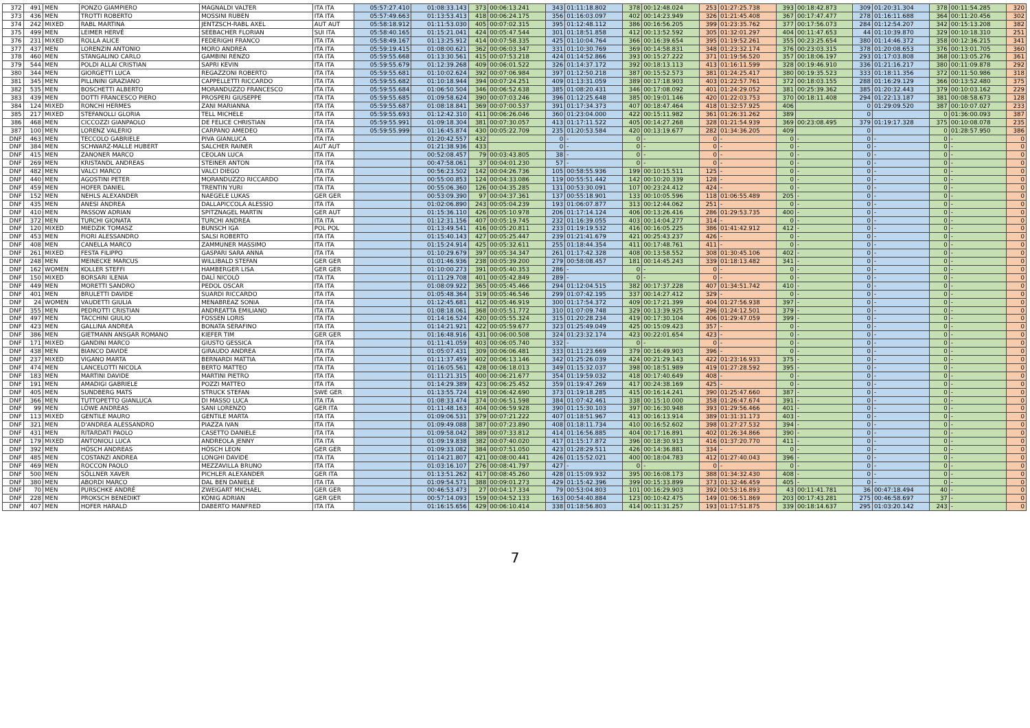| 372 | 491 | MEN | PONZO GIAMPIERO | MAGNALDI VALTER | ITA ITA | 05:57:27.410 | 01:08:33.143 | 373 | 00:06:13.241 | 343 | 01:11:18.802 | 378 | 00:12:48.024 | 253 | 01:27:25.738 | 393 | 00:18:42.873 | 309 | 01:20:31.304 | 378 | 00:11:54.285 | 320 |
| 373 | 436 | MEN | TROTTI ROBERTO | MOSSINI RUBEN | ITA ITA | 05:57:49.663 | 01:13:53.413 | 418 | 00:06:24.175 | 356 | 01:16:03.097 | 402 | 00:14:23.949 | 326 | 01:21:45.408 | 367 | 00:17:47.477 | 278 | 01:16:11.688 | 364 | 00:11:20.456 | 302 |
| 374 | 242 | MIXED | RABL MARTINA | JENTZSCH-RABL AXEL | AUT AUT | 05:58:18.912 | 01:11:53.030 | 405 | 00:07:02.315 | 395 | 01:12:48.112 | 386 | 00:16:56.205 | 399 | 01:23:35.762 | 377 | 00:17:56.073 | 284 | 01:12:54.207 | 342 | 00:15:13.208 | 382 |
| 375 | 499 | MEN | LEIMER HERVÉ | SEEBACHER FLORIAN | SUI ITA | 05:58:40.165 | 01:15:21.041 | 424 | 00:05:47.544 | 301 | 01:18:51.858 | 412 | 00:13:52.592 | 305 | 01:32:01.297 | 404 | 00:11:47.653 | 44 | 01:10:39.870 | 329 | 00:10:18.310 | 251 |
| 376 | 231 | MIXED | ROLLA ALICE | FEDERIGHI FRANCO | ITA ITA | 05:58:49.167 | 01:13:25.912 | 414 | 00:07:58.335 | 425 | 01:10:04.764 | 366 | 00:16:39.654 | 395 | 01:19:52.261 | 355 | 00:23:25.654 | 380 | 01:14:46.372 | 358 | 00:12:36.215 | 341 |
| 377 | 437 | MEN | LORENZIN ANTONIO | MORO ANDREA | ITA ITA | 05:59:19.415 | 01:08:00.621 | 362 | 00:06:03.347 | 331 | 01:10:30.769 | 369 | 00:14:58.831 | 348 | 01:23:32.174 | 376 | 00:23:03.315 | 378 | 01:20:08.653 | 376 | 00:13:01.705 | 360 |
| 378 | 460 | MEN | STANGALINO CARLO | GAMBINI RENZO | ITA ITA | 05:59:55.668 | 01:13:30.561 | 415 | 00:07:53.218 | 424 | 01:14:52.866 | 393 | 00:15:27.222 | 371 | 01:19:56.520 | 357 | 00:18:06.197 | 293 | 01:17:03.808 | 368 | 00:13:05.276 | 361 |
| 379 | 544 | MEN | POLDI ALLAI CRISTIAN | SAPRI KEVIN | ITA ITA | 05:59:55.679 | 01:12:39.268 | 409 | 00:06:01.522 | 326 | 01:14:37.172 | 392 | 00:18:13.113 | 413 | 01:16:11.599 | 328 | 00:19:46.910 | 336 | 01:21:16.217 | 380 | 00:11:09.878 | 292 |
| 380 | 344 | MEN | GIORGETTI LUCA | REGAZZONI ROBERTO | ITA ITA | 05:59:55.681 | 01:10:02.624 | 392 | 00:07:06.984 | 397 | 01:12:50.218 | 387 | 00:15:52.573 | 381 | 01:24:25.417 | 380 | 00:19:35.523 | 333 | 01:18:11.356 | 372 | 00:11:50.986 | 318 |
| 381 | 345 | MEN | PILLININI GRAZIANO | CAPPELLETTI RICCARDO | ITA ITA | 05:59:55.682 | 01:10:18.944 | 394 | 00:07:24.251 | 409 | 01:13:31.059 | 389 | 00:17:18.903 | 403 | 01:22:57.761 | 372 | 00:18:03.155 | 288 | 01:16:29.129 | 366 | 00:13:52.480 | 375 |
| 382 | 535 | MEN | BOSCHETTI ALBERTO | MORANDUZZO FRANCESCO | ITA ITA | 05:59:55.684 | 01:06:50.504 | 346 | 00:06:52.638 | 385 | 01:08:20.431 | 346 | 00:17:08.092 | 401 | 01:24:29.052 | 381 | 00:25:39.362 | 385 | 01:20:32.443 | 379 | 00:10:03.162 | 229 |
| 383 | 439 | MEN | DOTTI FRANCESCO PIERO | PROSPERI GIUSEPPE | ITA ITA | 05:59:55.685 | 01:09:58.624 | 390 | 00:07:03.246 | 396 | 01:12:25.648 | 385 | 00:19:01.146 | 420 | 01:22:03.753 | 370 | 00:18:11.408 | 294 | 01:22:13.187 | 381 | 00:08:58.673 | 128 |
| 384 | 124 | MIXED | RONCHI HERMES | ZANI MARIANNA | ITA ITA | 05:59:55.687 | 01:08:18.841 | 369 | 00:07:00.537 | 391 | 01:17:34.373 | 407 | 00:18:47.464 | 418 | 01:32:57.925 | 406 | | 0 | 01:29:09.520 | 387 | 00:10:07.027 | 233 |
| 385 | 217 | MIXED | STEFANOLLI GLORIA | TELL MICHELE | ITA ITA | 05:59:55.693 | 01:12:42.310 | 411 | 00:06:26.046 | 360 | 01:23:04.000 | 422 | 00:15:11.982 | 361 | 01:26:31.262 | 389 | | 0 | | 0 | 01:36:00.093 | 387 |
| 386 | 468 | MEN | CICCOZZI GIANPAOLO | DE FELICE CHRISTIAN | ITA ITA | 05:59:55.991 | 01:09:18.304 | 381 | 00:07:30.057 | 413 | 01:17:11.522 | 405 | 00:14:27.268 | 328 | 01:21:54.939 | 369 | 00:23:08.495 | 379 | 01:19:17.328 | 375 | 00:10:08.078 | 235 |
| 387 | 100 | MEN | LORENZ VALERIO | CARPANO AMEDEO | ITA ITA | 05:59:55.999 | 01:16:45.874 | 430 | 00:05:22.709 | 235 | 01:20:53.584 | 420 | 00:13:19.677 | 282 | 01:34:36.205 | 409 | | 0 | | 0 | 01:28:57.950 | 386 |
| DNF | 463 | MEN | TECCOLO GABRIELE | PIVA GIANLUCA | ITA ITA | | 01:20:42.557 | 432 | | 0 | - | 0 | - | 0 | - | 0 | - | 0 | - | 0 | - | 0 |
| DNF | 384 | MEN | SCHWARZ-MALLE HUBERT | SALCHER RAINER | AUT AUT | | 01:21:38.936 | 433 | | 0 | - | 0 | - | 0 | - | 0 | - | 0 | - | 0 | - | 0 |
| DNF | 415 | MEN | ZANONER MARCO | CEOLAN LUCA | ITA ITA | | 00:52:08.457 | 79 | 00:03:43.805 | 38 | - | 0 | - | 0 | - | 0 | - | 0 | - | 0 | - | 0 |
| DNF | 269 | MEN | KRISTANDL ANDREAS | STEINER ANTON | ITA ITA | | 00:47:58.061 | 37 | 00:04:01.230 | 57 | - | 0 | - | 0 | - | 0 | - | 0 | - | 0 | - | 0 |
| DNF | 482 | MEN | VALCI MARCO | VALCI DIEGO | ITA ITA | | 00:56:23.502 | 142 | 00:04:26.736 | 105 | 00:58:55.936 | 199 | 00:10:15.511 | 125 | - | 0 | - | 0 | - | 0 | - | 0 |
| DNF | 440 | MEN | AGOSTINI PETER | MORANDUZZO RICCARDO | ITA ITA | | 00:55:00.853 | 124 | 00:04:33.086 | 119 | 00:55:51.442 | 142 | 00:10:20.339 | 128 | - | 0 | - | 0 | - | 0 | - | 0 |
| DNF | 459 | MEN | HOFER DANIEL | TRENTIN YURI | ITA ITA | | 00:55:06.360 | 126 | 00:04:35.285 | 131 | 00:53:30.091 | 107 | 00:23:24.412 | 424 | - | 0 | - | 0 | - | 0 | - | 0 |
| DNF | 152 | MEN | NEHLS ALEXANDER | NAEGELE LUKAS | GER GER | | 00:53:09.390 | 97 | 00:04:37.361 | 137 | 00:55:18.901 | 133 | 00:10:05.596 | 118 | 01:06:55.489 | 205 | - | 0 | - | 0 | - | 0 |
| DNF | 435 | MEN | ANESI ANDREA | DALLAPICCOLA ALESSIO | ITA ITA | | 01:02:06.890 | 243 | 00:05:04.239 | 193 | 01:06:07.877 | 313 | 00:12:44.062 | 251 | - | 0 | - | 0 | - | 0 | - | 0 |
| DNF | 410 | MEN | PASSOW ADRIAN | SPITZNAGEL MARTIN | GER AUT | | 01:15:36.110 | 426 | 00:05:10.978 | 206 | 01:17:14.124 | 406 | 00:13:26.416 | 286 | 01:29:53.735 | 400 | - | 0 | - | 0 | - | 0 |
| DNF | 372 | MEN | TURCHI GIONATA | TURCHI ANDREA | ITA ITA | | 01:12:31.156 | 407 | 00:05:19.745 | 232 | 01:16:39.055 | 403 | 00:14:04.277 | 314 | - | 0 | - | 0 | - | 0 | - | 0 |
| DNF | 120 | MIXED | MIEDZIK TOMASZ | BUNSCH IGA | POL POL | | 01:13:49.541 | 416 | 00:05:20.811 | 233 | 01:19:19.532 | 416 | 00:16:05.225 | 386 | 01:41:42.912 | 412 | - | 0 | - | 0 | - | 0 |
| DNF | 453 | MEN | FIORI ALESSANDRO | SALSI ROBERTO | ITA ITA | | 01:15:40.143 | 427 | 00:05:25.447 | 239 | 01:21:41.679 | 421 | 00:25:43.237 | 426 | - | 0 | - | 0 | - | 0 | - | 0 |
| DNF | 408 | MEN | CANELLA MARCO | ZAMMUNER MASSIMO | ITA ITA | | 01:15:24.914 | 425 | 00:05:32.611 | 255 | 01:18:44.354 | 411 | 00:17:48.761 | 411 | - | 0 | - | 0 | - | 0 | - | 0 |
| DNF | 261 | MIXED | FESTA FILIPPO | GASPARI SARA ANNA | ITA ITA | | 01:10:29.679 | 397 | 00:05:34.347 | 261 | 01:17:42.328 | 408 | 00:13:58.552 | 308 | 01:30:45.106 | 402 | - | 0 | - | 0 | - | 0 |
| DNF | 248 | MEN | MEINECKE MARCUS | WILLIBALD STEFAN | GER GER | | 01:01:46.936 | 238 | 00:05:39.200 | 279 | 00:58:08.457 | 181 | 00:14:45.243 | 339 | 01:18:13.482 | 341 | - | 0 | - | 0 | - | 0 |
| DNF | 162 | WOMEN | KOLLER STEFFI | HAMBERGER LISA | GER GER | | 01:10:00.273 | 391 | 00:05:40.353 | 286 | - | 0 | - | 0 | - | 0 | - | 0 | - | 0 | - | 0 |
| DNF | 150 | MIXED | BORSARI ILENIA | DALÌ NICOLÒ | ITA ITA | | 01:11:29.708 | 401 | 00:05:42.849 | 289 | - | 0 | - | 0 | - | 0 | - | 0 | - | 0 | - | 0 |
| DNF | 449 | MEN | MORETTI SANDRO | PEDOL OSCAR | ITA ITA | | 01:08:09.922 | 365 | 00:05:45.466 | 294 | 01:12:04.515 | 382 | 00:17:37.228 | 407 | 01:34:51.742 | 410 | - | 0 | - | 0 | - | 0 |
| DNF | 401 | MEN | BRULETTI DAVIDE | SUARDI RICCARDO | ITA ITA | | 01:05:48.364 | 319 | 00:05:46.546 | 299 | 01:07:42.195 | 337 | 00:14:27.412 | 329 | - | 0 | - | 0 | - | 0 | - | 0 |
| DNF | 24 | WOMEN | VAUDETTI GIULIA | MENABREAZ SONIA | ITA ITA | | 01:12:45.681 | 412 | 00:05:46.919 | 300 | 01:17:54.372 | 409 | 00:17:21.399 | 404 | 01:27:56.938 | 397 | - | 0 | - | 0 | - | 0 |
| DNF | 355 | MEN | PEDROTTI CRISTIAN | ANDREATTA EMILIANO | ITA ITA | | 01:08:18.061 | 368 | 00:05:51.772 | 310 | 01:07:09.748 | 329 | 00:13:39.925 | 296 | 01:24:12.501 | 379 | - | 0 | - | 0 | - | 0 |
| DNF | 497 | MEN | TACCHINI GIULIO | FOSSEN LORIS | ITA ITA | | 01:14:16.524 | 420 | 00:05:55.324 | 315 | 01:20:28.234 | 419 | 00:17:30.104 | 406 | 01:29:47.059 | 399 | - | 0 | - | 0 | - | 0 |
| DNF | 423 | MEN | GALLINA ANDREA | BONATA SERAFINO | ITA ITA | | 01:14:21.921 | 422 | 00:05:59.677 | 323 | 01:25:49.049 | 425 | 00:15:09.423 | 357 | - | 0 | - | 0 | - | 0 | - | 0 |
| DNF | 386 | MEN | GIETMANN ANSGAR ROMANO | KIEFER TIM | GER GER | | 01:16:48.916 | 431 | 00:06:00.508 | 324 | 01:23:32.174 | 423 | 00:22:01.654 | 423 | - | 0 | - | 0 | - | 0 | - | 0 |
| DNF | 171 | MIXED | GANDINI MARCO | GIUSTO GESSICA | ITA ITA | | 01:11:41.059 | 403 | 00:06:05.740 | 332 | - | 0 | - | 0 | - | 0 | - | 0 | - | 0 | - | 0 |
| DNF | 438 | MEN | BIANCO DAVIDE | GIRAUDO ANDREA | ITA ITA | | 01:05:07.431 | 309 | 00:06:06.481 | 333 | 01:11:23.669 | 379 | 00:16:49.903 | 396 | - | 0 | - | 0 | - | 0 | - | 0 |
| DNF | 237 | MIXED | VIGANO MARTA | BERNARDI MATTIA | ITA ITA | | 01:11:37.459 | 402 | 00:06:13.146 | 342 | 01:25:26.039 | 424 | 00:21:29.143 | 422 | 01:23:16.933 | 375 | - | 0 | - | 0 | - | 0 |
| DNF | 474 | MEN | LANCELOTTI NICOLA | BERTO MATTEO | ITA ITA | | 01:16:05.561 | 428 | 00:06:18.013 | 349 | 01:15:32.037 | 398 | 00:18:51.989 | 419 | 01:27:28.592 | 395 | - | 0 | - | 0 | - | 0 |
| DNF | 183 | MEN | MARTINI DAVIDE | MARTINI PIETRO | ITA ITA | | 01:11:21.315 | 400 | 00:06:21.677 | 354 | 01:19:59.032 | 418 | 00:17:40.649 | 408 | - | 0 | - | 0 | - | 0 | - | 0 |
| DNF | 191 | MEN | AMADIGI GABRIELE | POZZI MATTEO | ITA ITA | | 01:14:29.389 | 423 | 00:06:25.452 | 359 | 01:19:47.269 | 417 | 00:24:38.169 | 425 | - | 0 | - | 0 | - | 0 | - | 0 |
| DNF | 405 | MEN | SUNDBERG MATS | STRUCK STEFAN | SWE GER | | 01:13:55.724 | 419 | 00:06:42.690 | 373 | 01:19:18.285 | 415 | 00:16:14.241 | 390 | 01:25:47.660 | 387 | - | 0 | - | 0 | - | 0 |
| DNF | 366 | MEN | TUTTOPETTO GIANLUCA | DI MASSO LUCA | ITA ITA | | 01:08:33.474 | 374 | 00:06:51.598 | 384 | 01:07:42.461 | 338 | 00:15:10.000 | 358 | 01:26:47.674 | 391 | - | 0 | - | 0 | - | 0 |
| DNF | 99 | MEN | LÖWE ANDREAS | SANI LORENZO | GER ITA | | 01:11:48.163 | 404 | 00:06:59.928 | 390 | 01:15:30.103 | 397 | 00:16:30.948 | 393 | 01:29:56.466 | 401 | - | 0 | - | 0 | - | 0 |
| DNF | 113 | MIXED | GENTILE MAURO | GENTILE MARTA | ITA ITA | | 01:09:06.531 | 379 | 00:07:21.222 | 407 | 01:18:51.967 | 413 | 00:16:13.914 | 389 | 01:31:31.173 | 403 | - | 0 | - | 0 | - | 0 |
| DNF | 321 | MEN | D'ANDREA ALESSANDRO | PIAZZA IVAN | ITA ITA | | 01:09:49.088 | 387 | 00:07:23.890 | 408 | 01:18:11.734 | 410 | 00:16:52.602 | 398 | 01:27:27.532 | 394 | - | 0 | - | 0 | - | 0 |
| DNF | 431 | MEN | RITARDATI PAOLO | CASETTO DANIELE | ITA ITA | | 01:09:58.042 | 389 | 00:07:33.812 | 414 | 01:16:56.885 | 404 | 00:17:16.891 | 402 | 01:26:34.866 | 390 | - | 0 | - | 0 | - | 0 |
| DNF | 179 | MIXED | ANTONIOLI LUCA | ANDREOLA JENNY | ITA ITA | | 01:09:19.838 | 382 | 00:07:40.020 | 417 | 01:15:17.872 | 396 | 00:18:30.913 | 416 | 01:37:20.770 | 411 | - | 0 | - | 0 | - | 0 |
| DNF | 392 | MEN | HÖSCH ANDREAS | HÖSCH LEON | GER GER | | 01:09:33.082 | 384 | 00:07:51.050 | 423 | 01:28:29.511 | 426 | 00:14:36.881 | 334 | - | 0 | - | 0 | - | 0 | - | 0 |
| DNF | 485 | MEN | COSTANZI ANDREA | LONGHI DAVIDE | ITA ITA | | 01:14:21.807 | 421 | 00:08:00.441 | 426 | 01:15:52.021 | 400 | 00:18:04.783 | 412 | 01:27:40.043 | 396 | - | 0 | - | 0 | - | 0 |
| DNF | 469 | MEN | ROCCON PAOLO | MEZZAVILLA BRUNO | ITA ITA | | 01:03:16.107 | 276 | 00:08:41.797 | 427 | - | 0 | - | 0 | - | 0 | - | 0 | - | 0 | - | 0 |
| DNF | 500 | MEN | SÖLLNER XAVER | PICHLER ALEXANDER | GER ITA | | 01:13:51.262 | 417 | 00:08:45.260 | 428 | 01:15:09.932 | 395 | 00:16:08.173 | 388 | 01:34:32.430 | 408 | - | 0 | - | 0 | - | 0 |
| DNF | 380 | MEN | ABORDI MARCO | DAL BEN DANIELE | ITA ITA | | 01:09:54.571 | 388 | 00:09:01.273 | 429 | 01:15:42.396 | 399 | 00:15:33.899 | 373 | 01:32:46.459 | 405 | - | 0 | - | 0 | - | 0 |
| DNF | 70 | MEN | PURSCHKE ANDRÉ | ZWEIGART MICHAEL | GER GER | | 00:46:53.473 | 27 | 00:04:17.334 | 79 | 00:53:04.803 | 101 | 00:16:29.903 | 392 | 00:53:16.893 | 43 | 00:11:41.781 | 36 | 00:47:18.494 | 40 | - | 0 |
| DNF | 228 | MEN | PROKSCH BENEDIKT | KÖNIG ADRIAN | GER GER | | 00:57:14.093 | 159 | 00:04:52.133 | 163 | 00:54:40.884 | 123 | 00:10:42.475 | 149 | 01:06:51.869 | 203 | 00:17:43.281 | 275 | 00:46:58.697 | 37 | - | 0 |
| DNF | 407 | MEN | HOFER HARALD | DABERTO MANFRED | ITA ITA | | 01:16:15.656 | 429 | 00:06:10.414 | 338 | 01:18:56.803 | 414 | 00:11:31.257 | 193 | 01:17:51.875 | 339 | 00:18:14.637 | 295 | 01:03:20.142 | 243 | - | 0 |
7